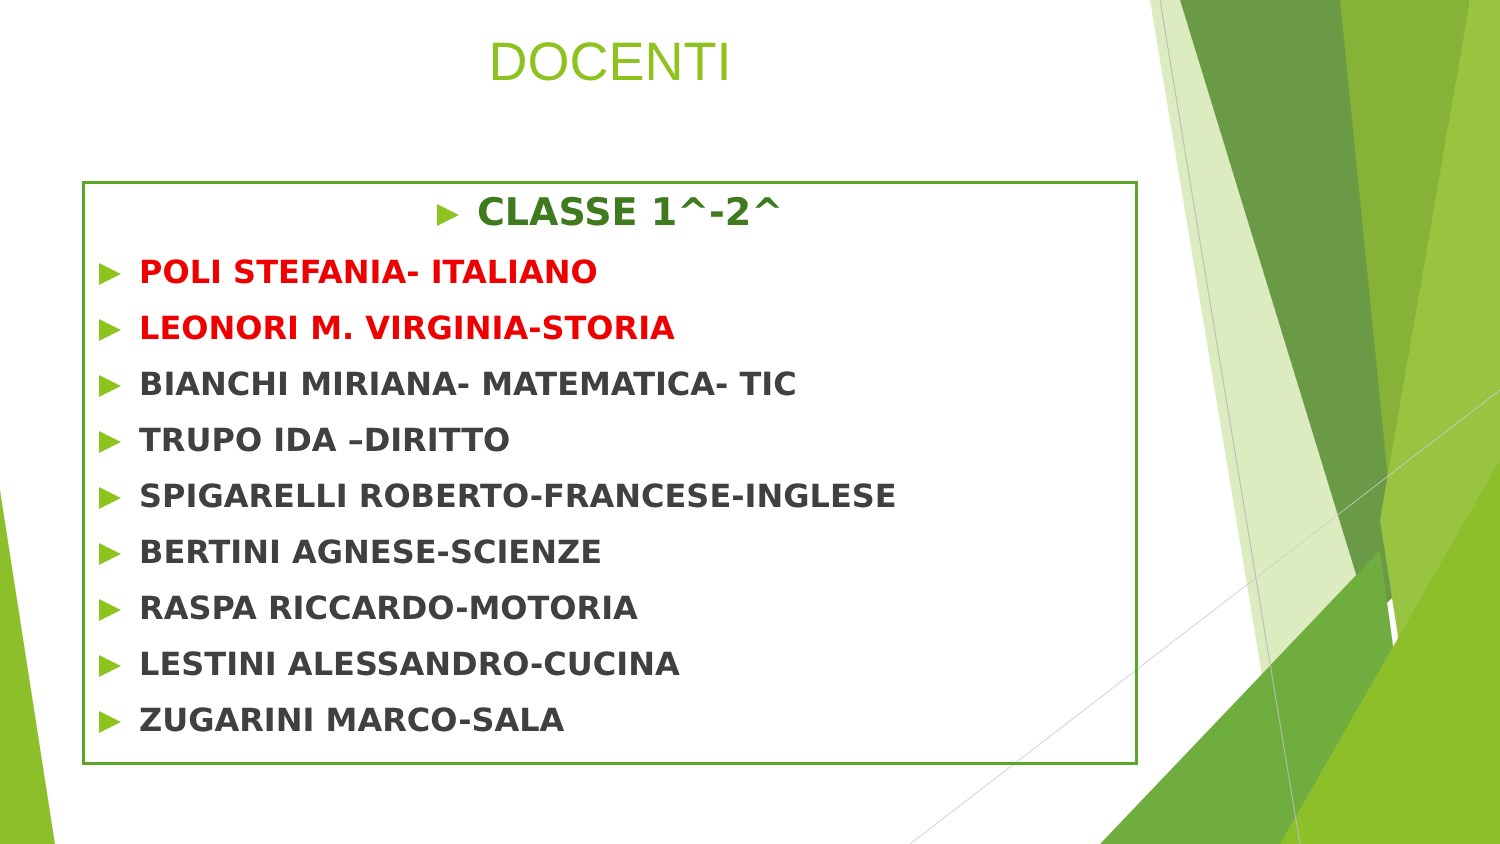DOCENTI
CLASSE 1^-2^
POLI STEFANIA- ITALIANO
LEONORI M. VIRGINIA-STORIA
BIANCHI MIRIANA- MATEMATICA- TIC
TRUPO IDA –DIRITTO
SPIGARELLI ROBERTO-FRANCESE-INGLESE
BERTINI AGNESE-SCIENZE
RASPA RICCARDO-MOTORIA
LESTINI ALESSANDRO-CUCINA
ZUGARINI MARCO-SALA